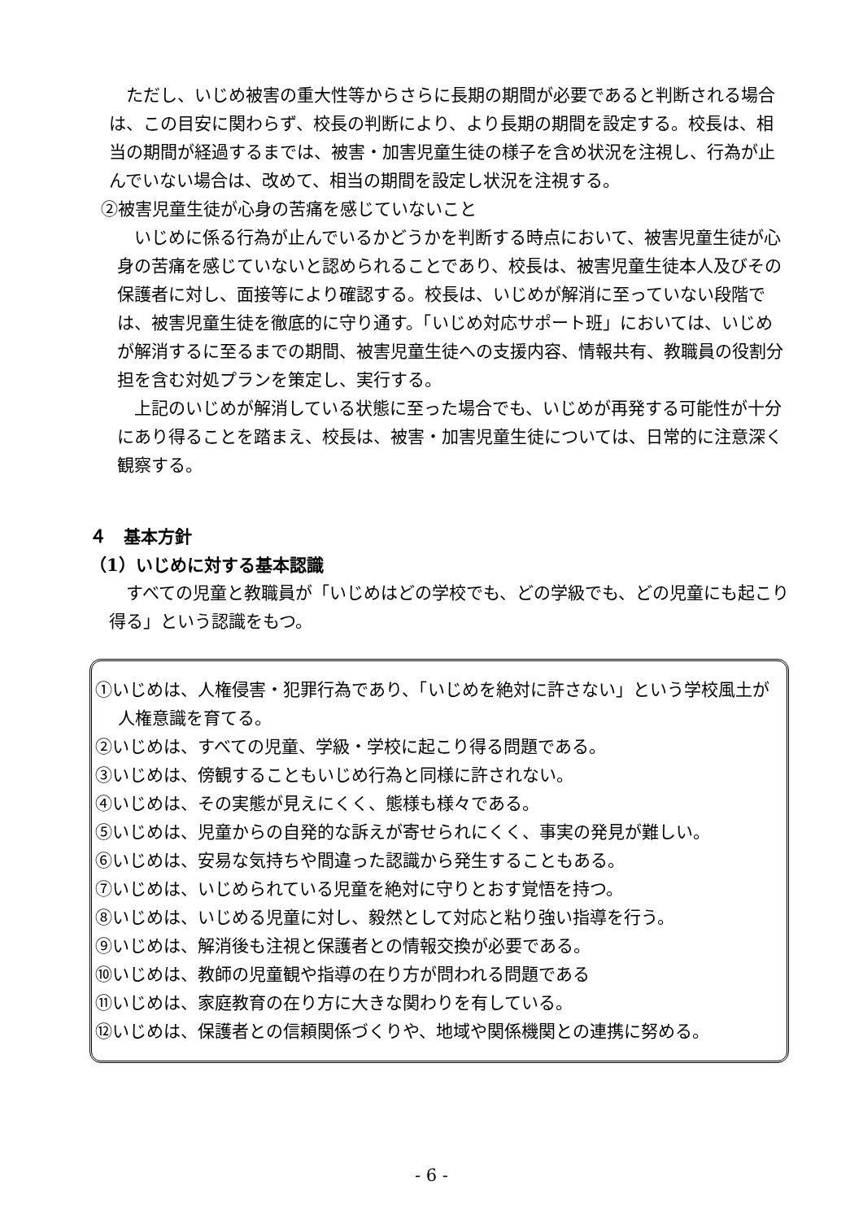ただし、いじめ被害の重大性等からさらに長期の期間が必要であると判断される場合は、この目安に関わらず、校長の判断により、より長期の期間を設定する。校長は、相当の期間が経過するまでは、被害・加害児童生徒の様子を含め状況を注視し、行為が止んでいない場合は、改めて、相当の期間を設定し状況を注視する。
②被害児童生徒が心身の苦痛を感じていないこと
いじめに係る行為が止んでいるかどうかを判断する時点において、被害児童生徒が心身の苦痛を感じていないと認められることであり、校長は、被害児童生徒本人及びその保護者に対し、面接等により確認する。校長は、いじめが解消に至っていない段階では、被害児童生徒を徹底的に守り通す。「いじめ対応サポート班」においては、いじめが解消するに至るまでの期間、被害児童生徒への支援内容、情報共有、教職員の役割分担を含む対処プランを策定し、実行する。
上記のいじめが解消している状態に至った場合でも、いじめが再発する可能性が十分にあり得ることを踏まえ、校長は、被害・加害児童生徒については、日常的に注意深く観察する。
４　基本方針
（1）いじめに対する基本認識
すべての児童と教職員が「いじめはどの学校でも、どの学級でも、どの児童にも起こり得る」という認識をもつ。
①いじめは、人権侵害・犯罪行為であり、「いじめを絶対に許さない」という学校風土が人権意識を育てる。
②いじめは、すべての児童、学級・学校に起こり得る問題である。
③いじめは、傍観することもいじめ行為と同様に許されない。
④いじめは、その実態が見えにくく、態様も様々である。
⑤いじめは、児童からの自発的な訴えが寄せられにくく、事実の発見が難しい。
⑥いじめは、安易な気持ちや間違った認識から発生することもある。
⑦いじめは、いじめられている児童を絶対に守りとおす覚悟を持つ。
⑧いじめは、いじめる児童に対し、毅然として対応と粘り強い指導を行う。
⑨いじめは、解消後も注視と保護者との情報交換が必要である。
⑩いじめは、教師の児童観や指導の在り方が問われる問題である
⑪いじめは、家庭教育の在り方に大きな関わりを有している。
⑫いじめは、保護者との信頼関係づくりや、地域や関係機関との連携に努める。
- 6 -